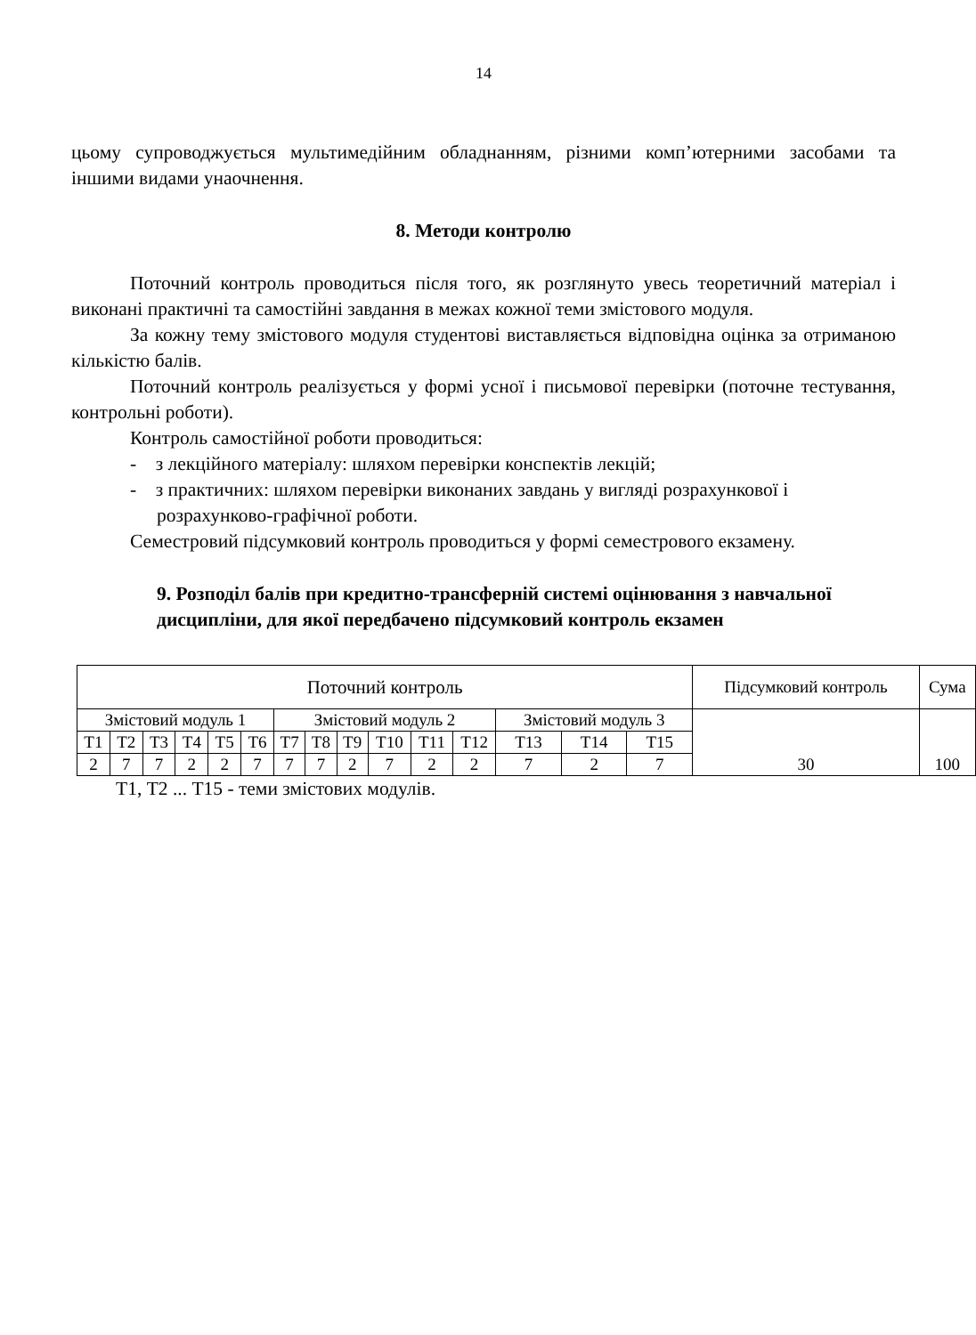14
цьому супроводжується мультимедійним обладнанням, різними комп’ютерними засобами та іншими видами унаочнення.
8. Методи контролю
Поточний контроль проводиться після того, як розглянуто увесь теоретичний матеріал і виконані практичні та самостійні завдання в межах кожної теми змістового модуля.
За кожну тему змістового модуля студентові виставляється відповідна оцінка за отриманою кількістю балів.
Поточний контроль реалізується у формі усної і письмової перевірки (поточне тестування, контрольні роботи).
Контроль самостійної роботи проводиться:
- з лекційного матеріалу: шляхом перевірки конспектів лекцій;
- з практичних: шляхом перевірки виконаних завдань у вигляді розрахункової і розрахунково-графічної роботи.
Семестровий підсумковий контроль проводиться у формі семестрового екзамену.
9. Розподіл балів при кредитно-трансферній системі оцінювання з навчальної дисципліни, для якої передбачено підсумковий контроль екзамен
| Поточний контроль | | | | | | | | | | | | | | | Підсумковий контроль | Сума |
| Змістовий модуль 1 | | | | | | Змістовий модуль 2 | | | | | | Змістовий модуль 3 | | | 30 | 100 |
| Т1 | Т2 | Т3 | Т4 | Т5 | Т6 | Т7 | Т8 | Т9 | Т10 | Т11 | Т12 | Т13 | Т14 | Т15 | | |
| 2 | 7 | 7 | 2 | 2 | 7 | 7 | 7 | 2 | 7 | 2 | 2 | 7 | 2 | 7 | | |
Т1, Т2 ... Т15 - теми змістових модулів.